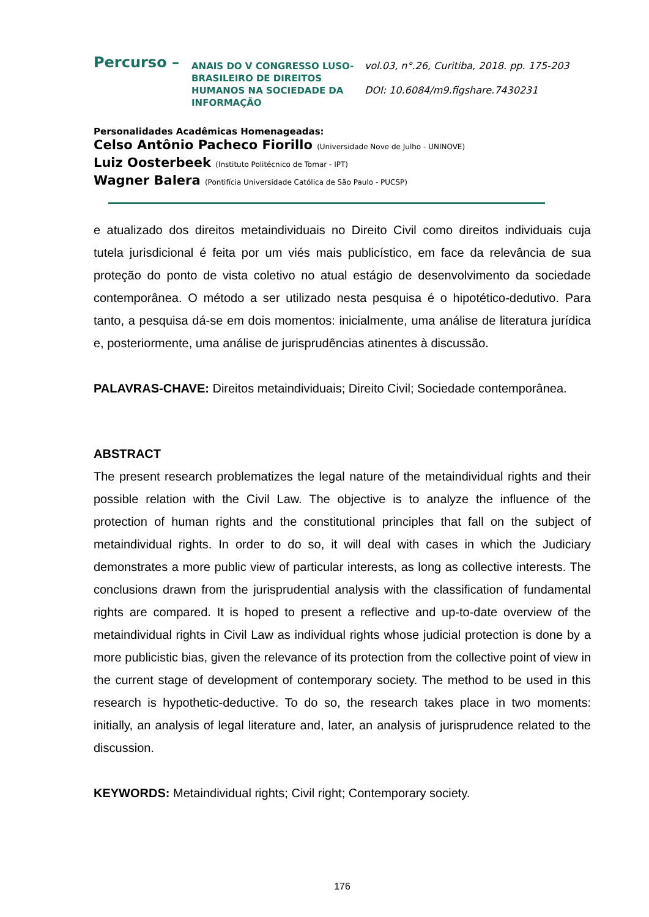Percurso –
ANAIS DO V CONGRESSO LUSO-BRASILEIRO DE DIREITOS HUMANOS NA SOCIEDADE DA INFORMAÇÃO
vol.03, n°.26, Curitiba, 2018. pp. 175-203
DOI: 10.6084/m9.figshare.7430231
Personalidades Acadêmicas Homenageadas:
Celso Antônio Pacheco Fiorillo (Universidade Nove de Julho - UNINOVE)
Luiz Oosterbeek (Instituto Politécnico de Tomar - IPT)
Wagner Balera (Pontifícia Universidade Católica de São Paulo - PUCSP)
e atualizado dos direitos metaindividuais no Direito Civil como direitos individuais cuja tutela jurisdicional é feita por um viés mais publicístico, em face da relevância de sua proteção do ponto de vista coletivo no atual estágio de desenvolvimento da sociedade contemporânea. O método a ser utilizado nesta pesquisa é o hipotético-dedutivo. Para tanto, a pesquisa dá-se em dois momentos: inicialmente, uma análise de literatura jurídica e, posteriormente, uma análise de jurisprudências atinentes à discussão.
PALAVRAS-CHAVE: Direitos metaindividuais; Direito Civil; Sociedade contemporânea.
ABSTRACT
The present research problematizes the legal nature of the metaindividual rights and their possible relation with the Civil Law. The objective is to analyze the influence of the protection of human rights and the constitutional principles that fall on the subject of metaindividual rights. In order to do so, it will deal with cases in which the Judiciary demonstrates a more public view of particular interests, as long as collective interests. The conclusions drawn from the jurisprudential analysis with the classification of fundamental rights are compared. It is hoped to present a reflective and up-to-date overview of the metaindividual rights in Civil Law as individual rights whose judicial protection is done by a more publicistic bias, given the relevance of its protection from the collective point of view in the current stage of development of contemporary society. The method to be used in this research is hypothetic-deductive. To do so, the research takes place in two moments: initially, an analysis of legal literature and, later, an analysis of jurisprudence related to the discussion.
KEYWORDS: Metaindividual rights; Civil right; Contemporary society.
176